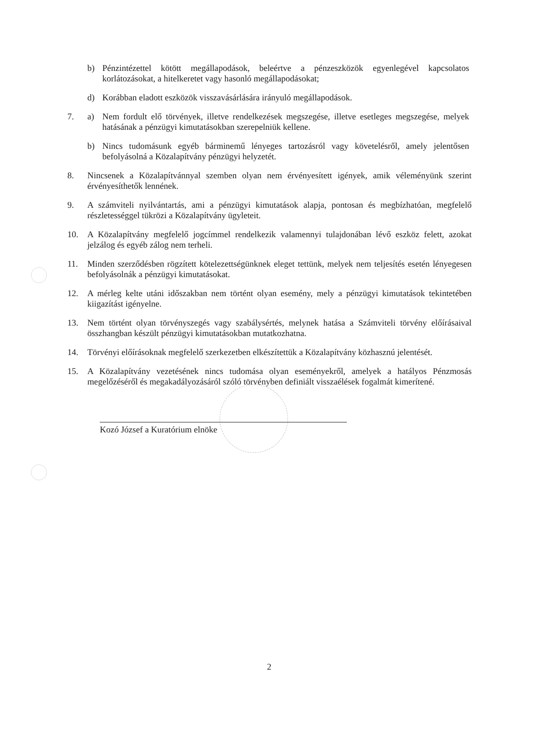b) Pénzintézettel kötött megállapodások, beleértve a pénzeszközök egyenlegével kapcsolatos korlátozásokat, a hitelkeretet vagy hasonló megállapodásokat;
d) Korábban eladott eszközök visszavásárlására irányuló megállapodások.
7. a) Nem fordult elő törvények, illetve rendelkezések megszegése, illetve esetleges megszegése, melyek hatásának a pénzügyi kimutatásokban szerepelniük kellene.
b) Nincs tudomásunk egyéb bárminemű lényeges tartozásról vagy követelésről, amely jelentősen befolyásolná a Közalapítvány pénzügyi helyzetét.
8. Nincsenek a Közalapítvánnyal szemben olyan nem érvényesített igények, amik véleményünk szerint érvényesíthetők lennének.
9. A számviteli nyilvántartás, ami a pénzügyi kimutatások alapja, pontosan és megbízhatóan, megfelelő részletességgel tükrözi a Közalapítvány ügyleteit.
10. A Közalapítvány megfelelő jogcímmel rendelkezik valamennyi tulajdonában lévő eszköz felett, azokat jelzálog és egyéb zálog nem terheli.
11. Minden szerződésben rögzített kötelezettségünknek eleget tettünk, melyek nem teljesítés esetén lényegesen befolyásolnák a pénzügyi kimutatásokat.
12. A mérleg kelte utáni időszakban nem történt olyan esemény, mely a pénzügyi kimutatások tekintetében kiigazítást igényelne.
13. Nem történt olyan törvényszegés vagy szabálysértés, melynek hatása a Számviteli törvény előírásaival összhangban készült pénzügyi kimutatásokban mutatkozhatna.
14. Törvényi előírásoknak megfelelő szerkezetben elkészítettük a Közalapítvány közhasznú jelentését.
15. A Közalapítvány vezetésének nincs tudomása olyan eseményekről, amelyek a hatályos Pénzmosás megelőzéséről és megakadályozásáról szóló törvényben definiált visszaélések fogalmát kimerítené.
Kozó József a Kuratórium elnöke
2